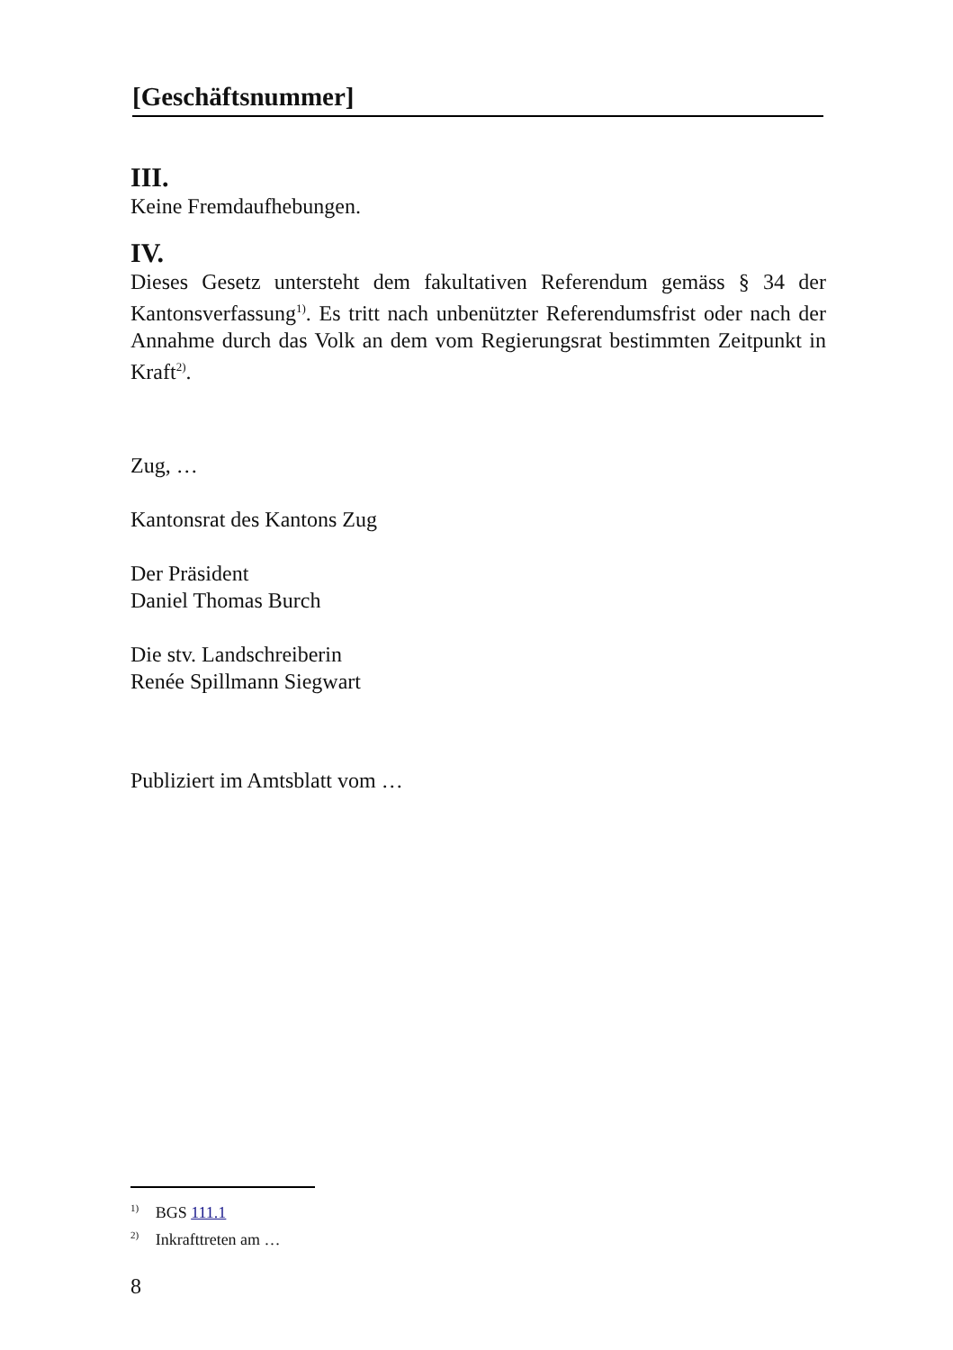[Geschäftsnummer]
III.
Keine Fremdaufhebungen.
IV.
Dieses Gesetz untersteht dem fakultativen Referendum gemäss § 34 der Kantonsverfassung<sup>1)</sup>. Es tritt nach unbenützter Referendumsfrist oder nach der Annahme durch das Volk an dem vom Regierungsrat bestimmten Zeitpunkt in Kraft<sup>2)</sup>.
Zug, …
Kantonsrat des Kantons Zug
Der Präsident
Daniel Thomas Burch
Die stv. Landschreiberin
Renée Spillmann Siegwart
Publiziert im Amtsblatt vom …
<sup>1)</sup> BGS 111.1
<sup>2)</sup> Inkrafttreten am …
8